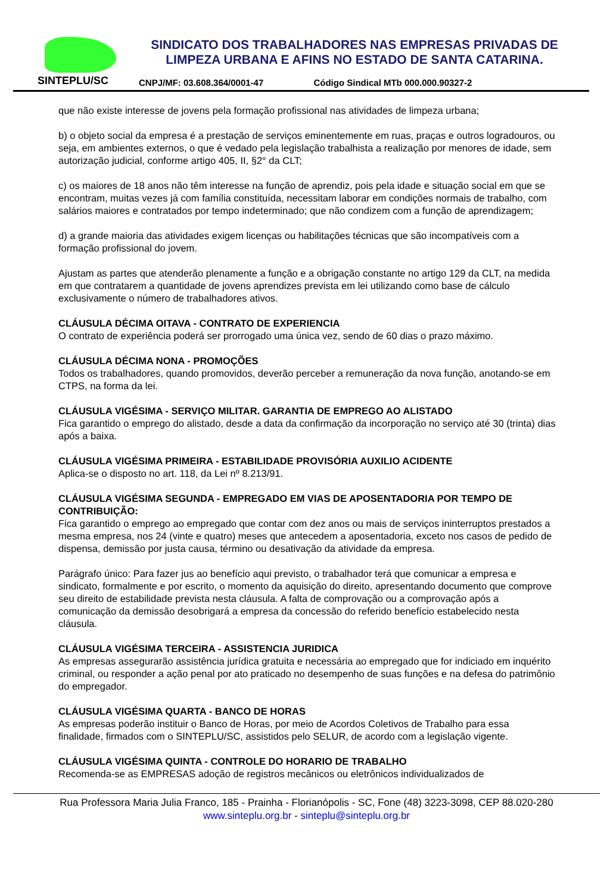SINTEPLU/SC
SINDICATO DOS TRABALHADORES NAS EMPRESAS PRIVADAS DE LIMPEZA URBANA E AFINS NO ESTADO DE SANTA CATARINA.
CNPJ/MF: 03.608.364/0001-47 Código Sindical MTb 000.000.90327-2
que não existe interesse de jovens pela formação profissional nas atividades de limpeza urbana;
b) o objeto social da empresa é a prestação de serviços eminentemente em ruas, praças e outros logradouros, ou seja, em ambientes externos, o que é vedado pela legislação trabalhista a realização por menores de idade, sem autorização judicial, conforme artigo 405, II, §2° da CLT;
c) os maiores de 18 anos não têm interesse na função de aprendiz, pois pela idade e situação social em que se encontram, muitas vezes já com família constituída, necessitam laborar em condições normais de trabalho, com salários maiores e contratados por tempo indeterminado; que não condizem com a função de aprendizagem;
d) a grande maioria das atividades exigem licenças ou habilitações técnicas que são incompatíveis com a formação profissional do jovem.
Ajustam as partes que atenderão plenamente a função e a obrigação constante no artigo 129 da CLT, na medida em que contratarem a quantidade de jovens aprendizes prevista em lei utilizando como base de cálculo exclusivamente o número de trabalhadores ativos.
CLÁUSULA DÉCIMA OITAVA - CONTRATO DE EXPERIENCIA
O contrato de experiência poderá ser prorrogado uma única vez, sendo de 60 dias o prazo máximo.
CLÁUSULA DÉCIMA NONA - PROMOÇÕES
Todos os trabalhadores, quando promovidos, deverão perceber a remuneração da nova função, anotando-se em CTPS, na forma da lei.
CLÁUSULA VIGÉSIMA - SERVIÇO MILITAR. GARANTIA DE EMPREGO AO ALISTADO
Fica garantido o emprego do alistado, desde a data da confirmação da incorporação no serviço até 30 (trinta) dias após a baixa.
CLÁUSULA VIGÉSIMA PRIMEIRA - ESTABILIDADE PROVISÓRIA AUXILIO ACIDENTE
Aplica-se o disposto no art. 118, da Lei nº 8.213/91.
CLÁUSULA VIGÉSIMA SEGUNDA - EMPREGADO EM VIAS DE APOSENTADORIA POR TEMPO DE CONTRIBUIÇÃO:
Fica garantido o emprego ao empregado que contar com dez anos ou mais de serviços ininterruptos prestados a mesma empresa, nos 24 (vinte e quatro) meses que antecedem a aposentadoria, exceto nos casos de pedido de dispensa, demissão por justa causa, término ou desativação da atividade da empresa.
Parágrafo único: Para fazer jus ao benefício aqui previsto, o trabalhador terá que comunicar a empresa e sindicato, formalmente e por escrito, o momento da aquisição do direito, apresentando documento que comprove seu direito de estabilidade prevista nesta cláusula. A falta de comprovação ou a comprovação após a comunicação da demissão desobrigará a empresa da concessão do referido benefício estabelecido nesta cláusula.
CLÁUSULA VIGÉSIMA TERCEIRA - ASSISTENCIA JURIDICA
As empresas assegurarão assistência jurídica gratuita e necessária ao empregado que for indiciado em inquérito criminal, ou responder a ação penal por ato praticado no desempenho de suas funções e na defesa do patrimônio do empregador.
CLÁUSULA VIGÉSIMA QUARTA - BANCO DE HORAS
As empresas poderão instituir o Banco de Horas, por meio de Acordos Coletivos de Trabalho para essa finalidade, firmados com o SINTEPLU/SC, assistidos pelo SELUR, de acordo com a legislação vigente.
CLÁUSULA VIGÉSIMA QUINTA - CONTROLE DO HORARIO DE TRABALHO
Recomenda-se as EMPRESAS adoção de registros mecânicos ou eletrônicos individualizados de
Rua Professora Maria Julia Franco, 185 - Prainha - Florianópolis - SC, Fone (48) 3223-3098, CEP 88.020-280
www.sinteplu.org.br - sinteplu@sinteplu.org.br